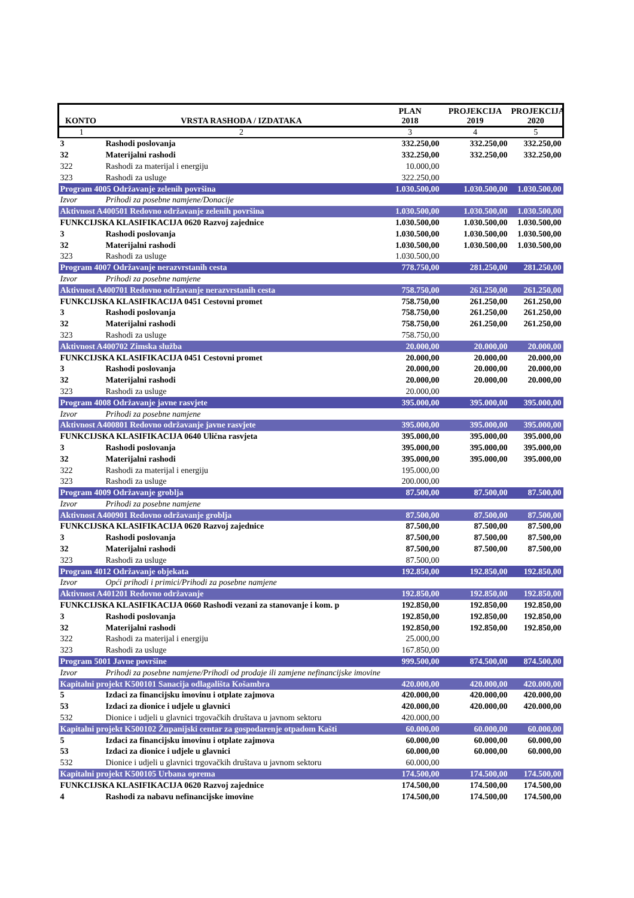| KONTO | VRSTA RASHODA / IZDATAKA | PLAN 2018 | PROJEKCIJA 2019 | PROJEKCIJA 2020 |
| --- | --- | --- | --- | --- |
| 1 | 2 | 3 | 4 | 5 |
| 3 | Rashodi poslovanja | 332.250,00 | 332.250,00 | 332.250,00 |
| 32 | Materijalni rashodi | 332.250,00 | 332.250,00 | 332.250,00 |
| 322 | Rashodi za materijal i energiju | 10.000,00 | | |
| 323 | Rashodi za usluge | 322.250,00 | | |
| Program 4005 Održavanje zelenih površina | | 1.030.500,00 | 1.030.500,00 | 1.030.500,00 |
| Izvor | Prihodi za posebne namjene/Donacije | | | |
| Aktivnost A400501 Redovno održavanje zelenih površina | | 1.030.500,00 | 1.030.500,00 | 1.030.500,00 |
| FUNKCIJSKA KLASIFIKACIJA 0620 Razvoj zajednice | | 1.030.500,00 | 1.030.500,00 | 1.030.500,00 |
| 3 | Rashodi poslovanja | 1.030.500,00 | 1.030.500,00 | 1.030.500,00 |
| 32 | Materijalni rashodi | 1.030.500,00 | 1.030.500,00 | 1.030.500,00 |
| 323 | Rashodi za usluge | 1.030.500,00 | | |
| Program 4007 Održavanje nerazvrstanih cesta | | 778.750,00 | 281.250,00 | 281.250,00 |
| Izvor | Prihodi za posebne namjene | | | |
| Aktivnost A400701 Redovno održavanje nerazvrstanih cesta | | 758.750,00 | 261.250,00 | 261.250,00 |
| FUNKCIJSKA KLASIFIKACIJA 0451 Cestovni promet | | 758.750,00 | 261.250,00 | 261.250,00 |
| 3 | Rashodi poslovanja | 758.750,00 | 261.250,00 | 261.250,00 |
| 32 | Materijalni rashodi | 758.750,00 | 261.250,00 | 261.250,00 |
| 323 | Rashodi za usluge | 758.750,00 | | |
| Aktivnost A400702 Zimska služba | | 20.000,00 | 20.000,00 | 20.000,00 |
| FUNKCIJSKA KLASIFIKACIJA 0451 Cestovni promet | | 20.000,00 | 20.000,00 | 20.000,00 |
| 3 | Rashodi poslovanja | 20.000,00 | 20.000,00 | 20.000,00 |
| 32 | Materijalni rashodi | 20.000,00 | 20.000,00 | 20.000,00 |
| 323 | Rashodi za usluge | 20.000,00 | | |
| Program 4008 Održavanje javne rasvjete | | 395.000,00 | 395.000,00 | 395.000,00 |
| Izvor | Prihodi za posebne namjene | | | |
| Aktivnost A400801 Redovno održavanje javne rasvjete | | 395.000,00 | 395.000,00 | 395.000,00 |
| FUNKCIJSKA KLASIFIKACIJA 0640 Ulična rasvjeta | | 395.000,00 | 395.000,00 | 395.000,00 |
| 3 | Rashodi poslovanja | 395.000,00 | 395.000,00 | 395.000,00 |
| 32 | Materijalni rashodi | 395.000,00 | 395.000,00 | 395.000,00 |
| 322 | Rashodi za materijal i energiju | 195.000,00 | | |
| 323 | Rashodi za usluge | 200.000,00 | | |
| Program 4009 Održavanje groblja | | 87.500,00 | 87.500,00 | 87.500,00 |
| Izvor | Prihodi za posebne namjene | | | |
| Aktivnost A400901 Redovno održavanje groblja | | 87.500,00 | 87.500,00 | 87.500,00 |
| FUNKCIJSKA KLASIFIKACIJA 0620 Razvoj zajednice | | 87.500,00 | 87.500,00 | 87.500,00 |
| 3 | Rashodi poslovanja | 87.500,00 | 87.500,00 | 87.500,00 |
| 32 | Materijalni rashodi | 87.500,00 | 87.500,00 | 87.500,00 |
| 323 | Rashodi za usluge | 87.500,00 | | |
| Program 4012 Održavanje objekata | | 192.850,00 | 192.850,00 | 192.850,00 |
| Izvor | Opći prihodi i primici/Prihodi za posebne namjene | | | |
| Aktivnost A401201 Redovno održavanje | | 192.850,00 | 192.850,00 | 192.850,00 |
| FUNKCIJSKA KLASIFIKACIJA 0660 Rashodi vezani za stanovanje i kom. p | | 192.850,00 | 192.850,00 | 192.850,00 |
| 3 | Rashodi poslovanja | 192.850,00 | 192.850,00 | 192.850,00 |
| 32 | Materijalni rashodi | 192.850,00 | 192.850,00 | 192.850,00 |
| 322 | Rashodi za materijal i energiju | 25.000,00 | | |
| 323 | Rashodi za usluge | 167.850,00 | | |
| Program 5001 Javne površine | | 999.500,00 | 874.500,00 | 874.500,00 |
| Izvor | Prihodi za posebne namjene/Prihodi od prodaje ili zamjene nefinancijske imovine | | | |
| Kapitalni projekt K500101 Sanacija odlagališta Košambra | | 420.000,00 | 420.000,00 | 420.000,00 |
| 5 | Izdaci za financijsku imovinu i otplate zajmova | 420.000,00 | 420.000,00 | 420.000,00 |
| 53 | Izdaci za dionice i udjele u glavnici | 420.000,00 | 420.000,00 | 420.000,00 |
| 532 | Dionice i udjeli u glavnici trgovačkih društava u javnom sektoru | 420.000,00 | | |
| Kapitalni projekt K500102 Županijski centar za gospodarenje otpadom Kašti | | 60.000,00 | 60.000,00 | 60.000,00 |
| 5 | Izdaci za financijsku imovinu i otplate zajmova | 60.000,00 | 60.000,00 | 60.000,00 |
| 53 | Izdaci za dionice i udjele u glavnici | 60.000,00 | 60.000,00 | 60.000,00 |
| 532 | Dionice i udjeli u glavnici trgovačkih društava u javnom sektoru | 60.000,00 | | |
| Kapitalni projekt K500105 Urbana oprema | | 174.500,00 | 174.500,00 | 174.500,00 |
| FUNKCIJSKA KLASIFIKACIJA 0620 Razvoj zajednice | | 174.500,00 | 174.500,00 | 174.500,00 |
| 4 | Rashodi za nabavu nefinancijske imovine | 174.500,00 | 174.500,00 | 174.500,00 |